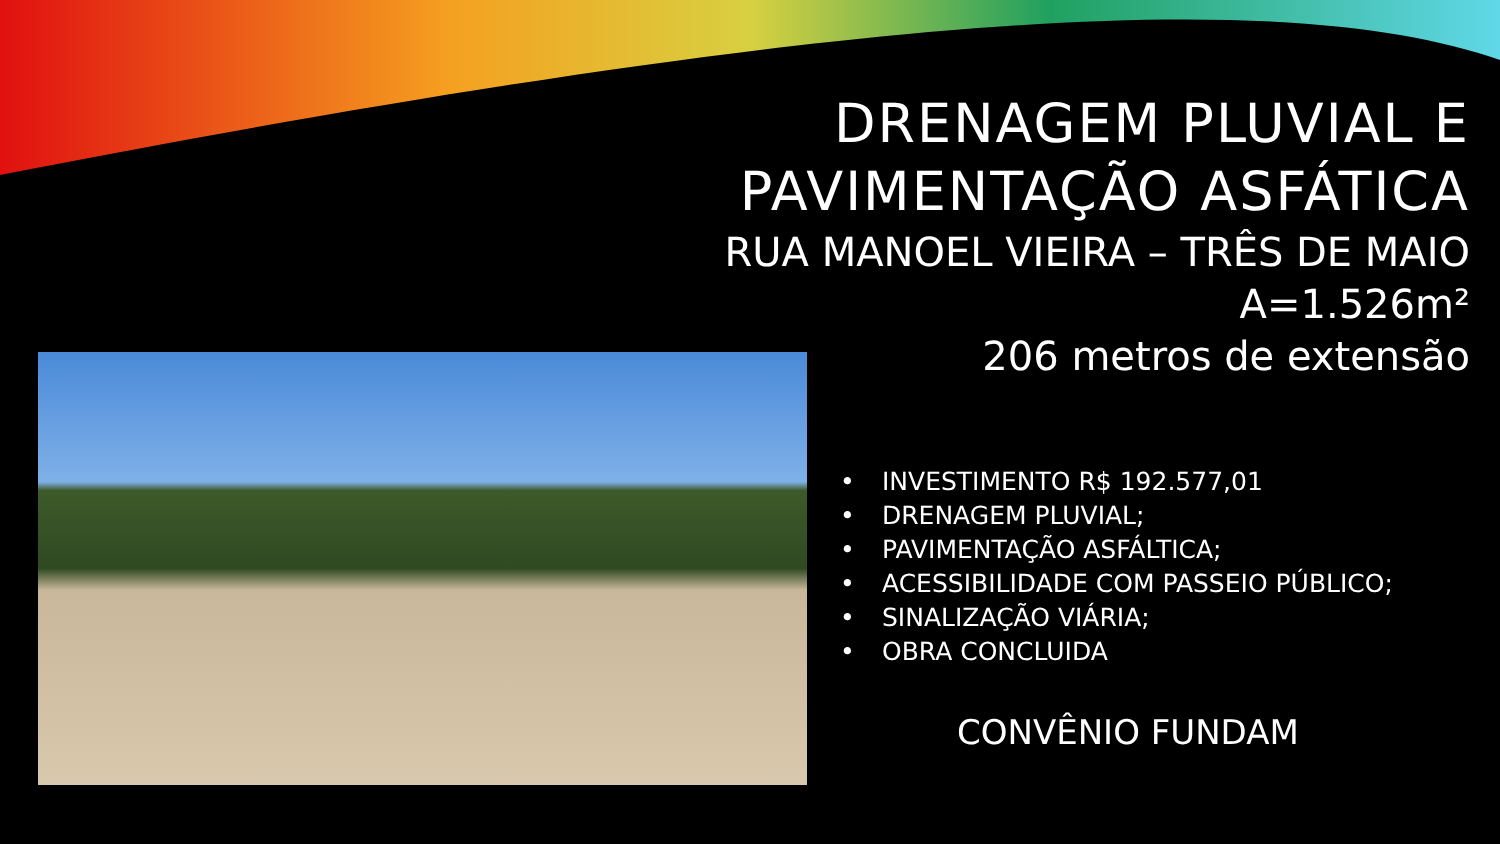DRENAGEM PLUVIAL E
PAVIMENTAÇÃO ASFÁTICA
RUA MANOEL VIEIRA – TRÊS DE MAIO
A=1.526m²
206 metros de extensão
• INVESTIMENTO R$ 192.577,01
• DRENAGEM PLUVIAL;
• PAVIMENTAÇÃO ASFÁLTICA;
• ACESSIBILIDADE COM PASSEIO PÚBLICO;
• SINALIZAÇÃO VIÁRIA;
• OBRA CONCLUIDA
CONVÊNIO FUNDAM